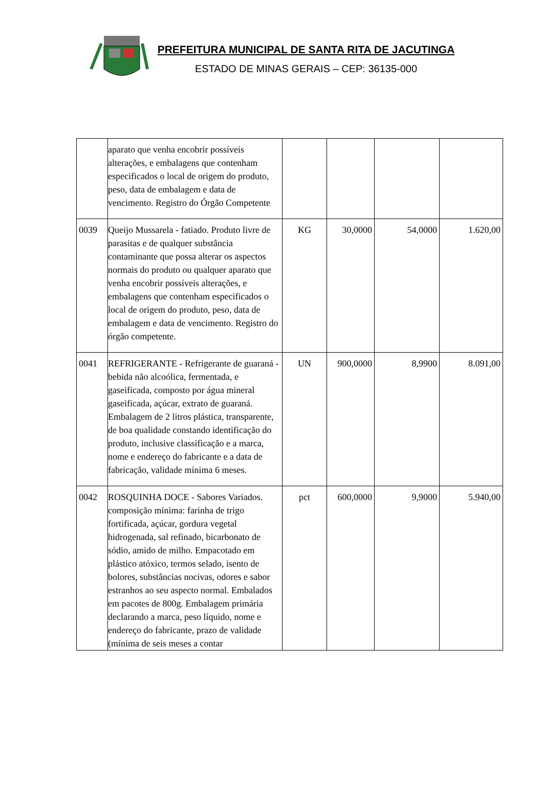PREFEITURA MUNICIPAL DE SANTA RITA DE JACUTINGA
ESTADO DE MINAS GERAIS – CEP: 36135-000
| | aparato que venha encobrir possíveis alterações, e embalagens que contenham especificados o local de origem do produto, peso, data de embalagem e data de vencimento. Registro do Órgão Competente | | | | |
| 0039 | Queijo Mussarela - fatiado. Produto livre de parasitas e de qualquer substância contaminante que possa alterar os aspectos normais do produto ou qualquer aparato que venha encobrir possíveis alterações, e embalagens que contenham especificados o local de origem do produto, peso, data de embalagem e data de vencimento. Registro do órgão competente. | KG | 30,0000 | 54,0000 | 1.620,00 |
| 0041 | REFRIGERANTE - Refrigerante de guaraná - bebida não alcoólica, fermentada, e gaseificada, composto por água mineral gaseificada, açúcar, extrato de guaraná. Embalagem de 2 litros plástica, transparente, de boa qualidade constando identificação do produto, inclusive classificação e a marca, nome e endereço do fabricante e a data de fabricação, validade mínima 6 meses. | UN | 900,0000 | 8,9900 | 8.091,00 |
| 0042 | ROSQUINHA DOCE - Sabores Variados. composição mínima: farinha de trigo fortificada, açúcar, gordura vegetal hidrogenada, sal refinado, bicarbonato de sódio, amido de milho. Empacotado em plástico atóxico, termos selado, isento de bolores, substâncias nocivas, odores e sabor estranhos ao seu aspecto normal. Embalados em pacotes de 800g. Embalagem primária declarando a marca, peso líquido, nome e endereço do fabricante, prazo de validade (mínima de seis meses a contar | pct | 600,0000 | 9,9000 | 5.940,00 |